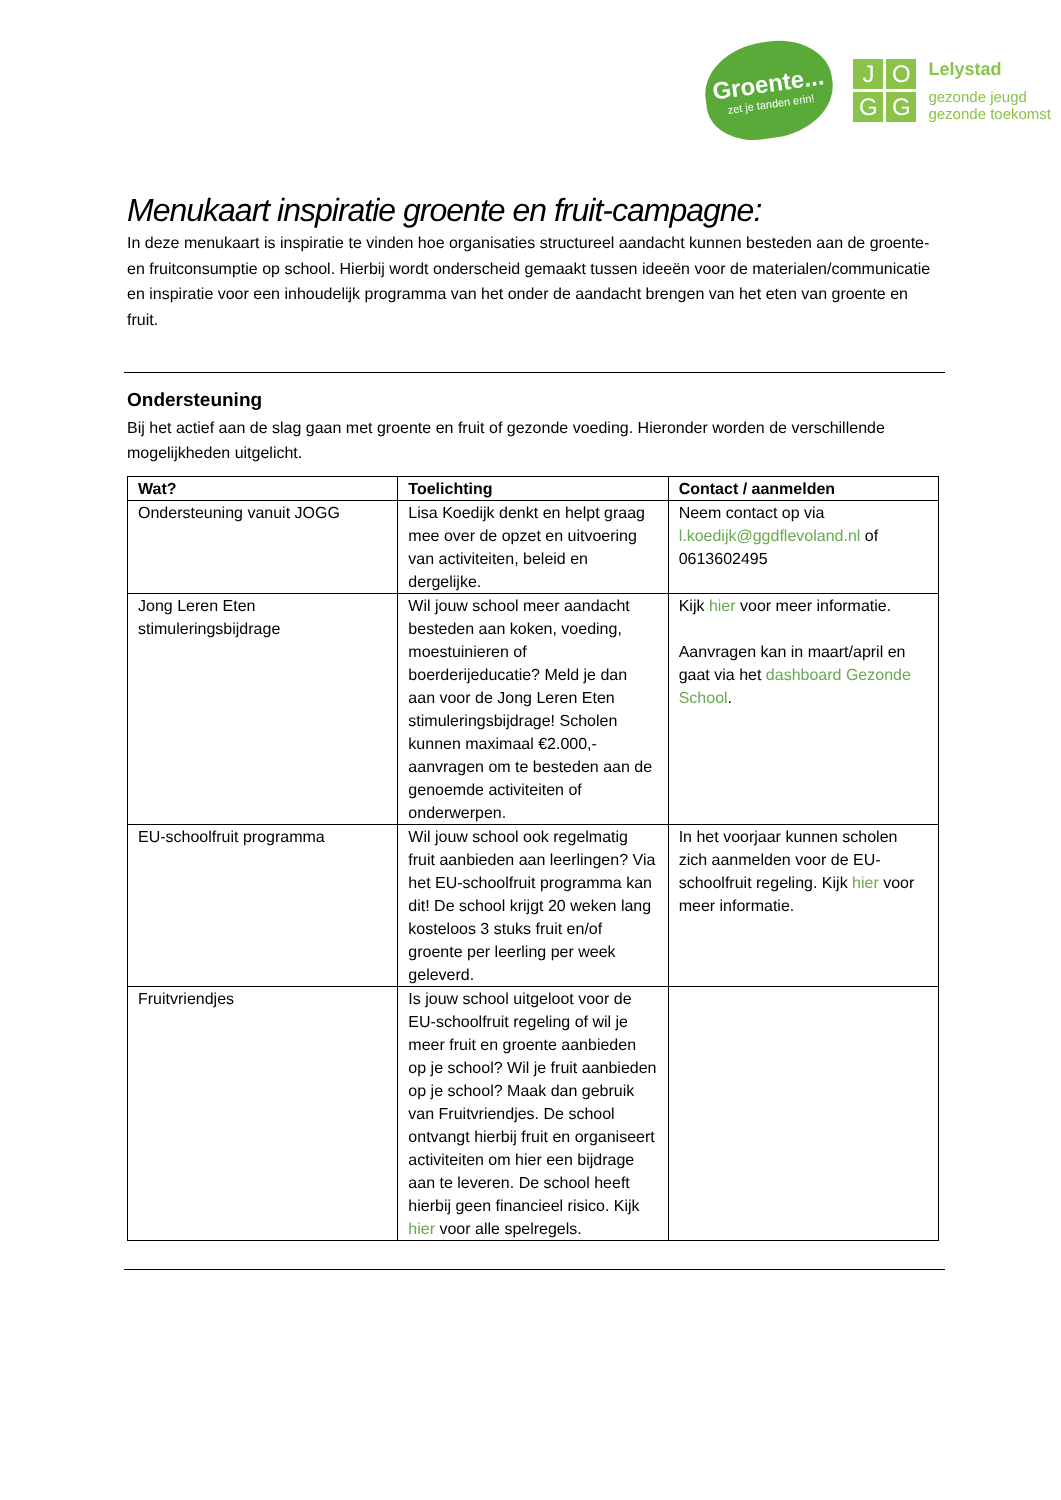Groente...
zet je tanden erin!
J
O
G
G
Lelystad
gezonde jeugd
gezonde toekomst
Menukaart inspiratie groente en fruit-campagne:
In deze menukaart is inspiratie te vinden hoe organisaties structureel aandacht kunnen besteden aan de groente- en fruitconsumptie op school. Hierbij wordt onderscheid gemaakt tussen ideeën voor de materialen/communicatie en inspiratie voor een inhoudelijk programma van het onder de aandacht brengen van het eten van groente en fruit.
Ondersteuning
Bij het actief aan de slag gaan met groente en fruit of gezonde voeding. Hieronder worden de verschillende mogelijkheden uitgelicht.
| Wat? | Toelichting | Contact / aanmelden |
| --- | --- | --- |
| Ondersteuning vanuit JOGG | Lisa Koedijk denkt en helpt graag mee over de opzet en uitvoering van activiteiten, beleid en dergelijke. | Neem contact op via l.koedijk@ggdflevoland.nl of 0613602495 |
| Jong Leren Eten stimuleringsbijdrage | Wil jouw school meer aandacht besteden aan koken, voeding, moestuinieren of boerderijeducatie? Meld je dan aan voor de Jong Leren Eten stimuleringsbijdrage! Scholen kunnen maximaal €2.000,- aanvragen om te besteden aan de genoemde activiteiten of onderwerpen. | Kijk hier voor meer informatie. Aanvragen kan in maart/april en gaat via het dashboard Gezonde School . |
| EU-schoolfruit programma | Wil jouw school ook regelmatig fruit aanbieden aan leerlingen? Via het EU-schoolfruit programma kan dit! De school krijgt 20 weken lang kosteloos 3 stuks fruit en/of groente per leerling per week geleverd. | In het voorjaar kunnen scholen zich aanmelden voor de EU-schoolfruit regeling. Kijk hier voor meer informatie. |
| Fruitvriendjes | Is jouw school uitgeloot voor de EU-schoolfruit regeling of wil je meer fruit en groente aanbieden op je school? Wil je fruit aanbieden op je school? Maak dan gebruik van Fruitvriendjes. De school ontvangt hierbij fruit en organiseert activiteiten om hier een bijdrage aan te leveren. De school heeft hierbij geen financieel risico. Kijk hier voor alle spelregels. | |